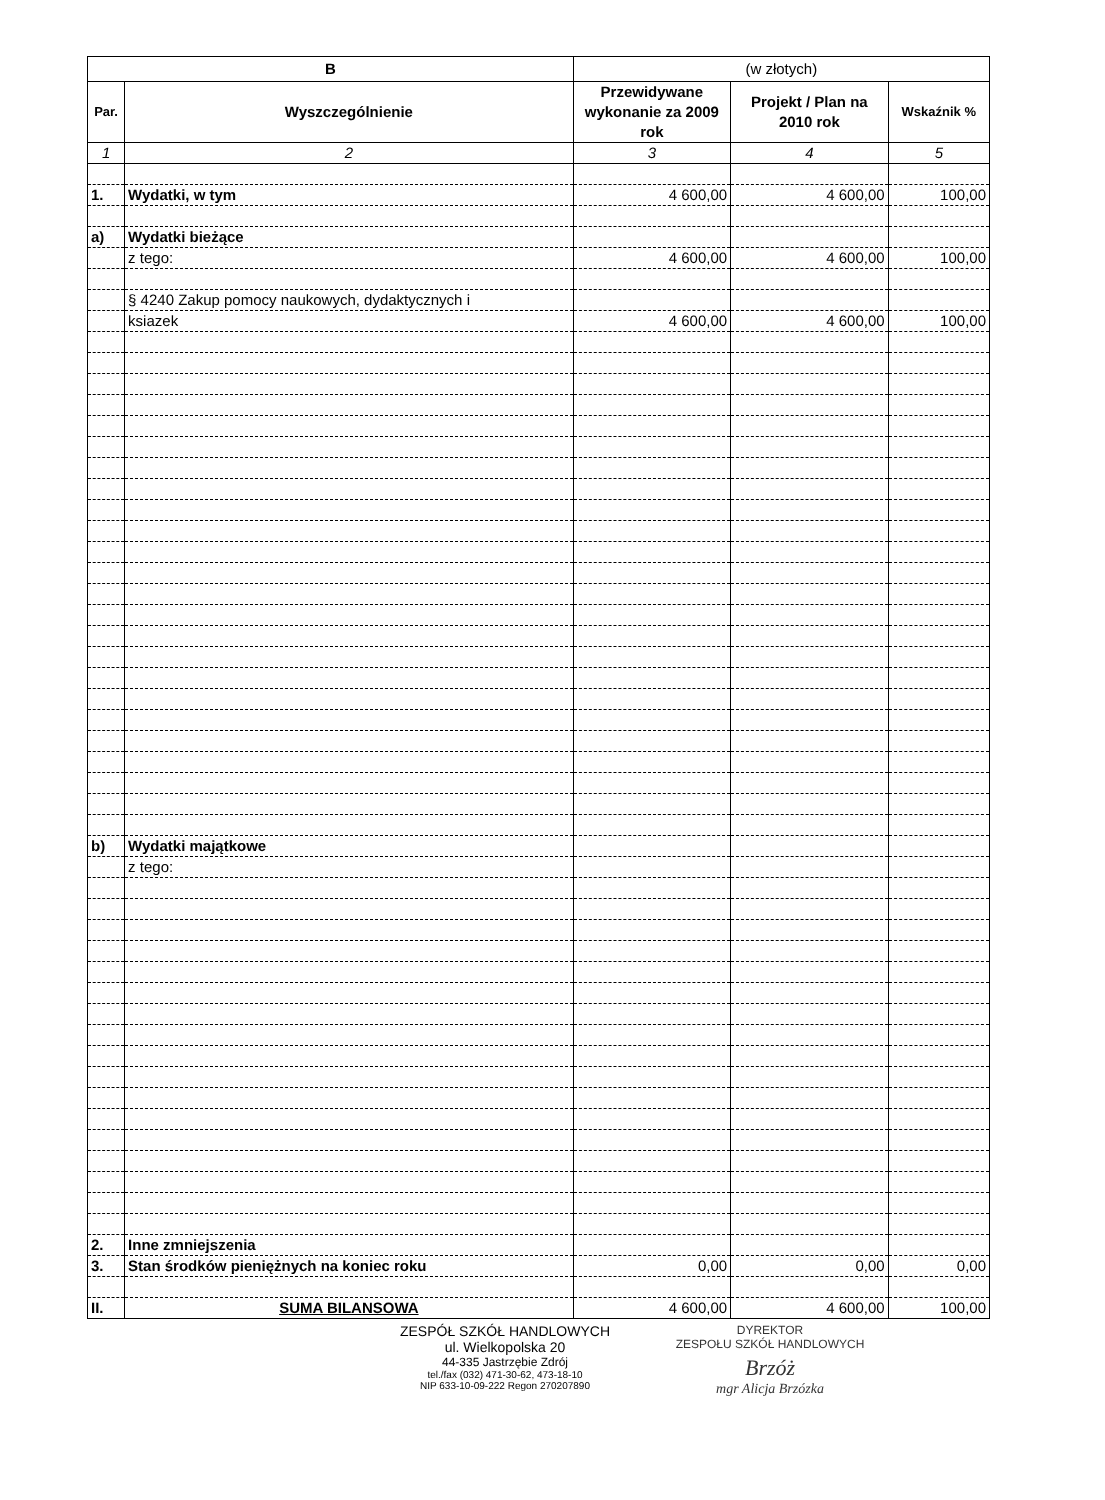| B | | (w złotych) | | |
| --- | --- | --- | --- | --- |
| Par. | Wyszczególnienie | Przewidywane wykonanie za 2009 rok | Projekt / Plan na 2010 rok | Wskaźnik % |
| 1 | 2 | 3 | 4 | 5 |
| 1. | Wydatki, w tym | 4 600,00 | 4 600,00 | 100,00 |
| a) | Wydatki bieżące | | | |
| | z tego: | 4 600,00 | 4 600,00 | 100,00 |
| | § 4240 Zakup pomocy naukowych, dydaktycznych i | | | |
| | ksiazek | 4 600,00 | 4 600,00 | 100,00 |
| b) | Wydatki majątkowe | | | |
| | z tego: | | | |
| 2. | Inne zmniejszenia | | | |
| 3. | Stan środków pieniężnych na koniec roku | 0,00 | 0,00 | 0,00 |
| II. | SUMA BILANSOWA | 4 600,00 | 4 600,00 | 100,00 |
ZESPÓŁ SZKÓŁ HANDLOWYCH
ul. Wielkopolska 20
44-335 Jastrzębie Zdrój
tel./fax (032) 471-30-62, 473-18-10
NIP 633-10-09-222 Regon 270207890
DYREKTOR
ZESPOŁU SZKÓŁ HANDLOWYCH
Brzóż
mgr Alicja Brzózka